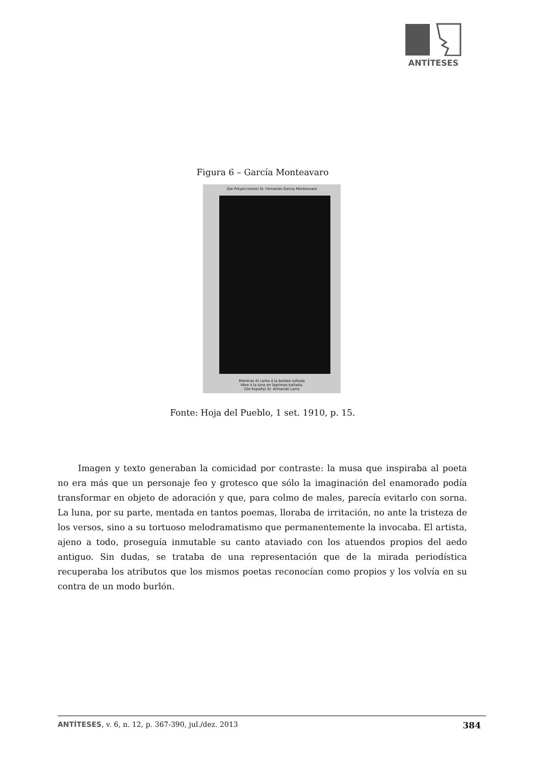ANTÍTESES
Figura 6 – García Monteavaro
(De Proyecciones) Sr. Fernando García Monteavaro
Mientras él canta á la beldad soñada
Vése á la luna en lágrimas bañada.
(De España) Sr. Armando Larra
Fonte: Hoja del Pueblo, 1 set. 1910, p. 15.
Imagen y texto generaban la comicidad por contraste: la musa que inspiraba al poeta no era más que un personaje feo y grotesco que sólo la imaginación del enamorado podía transformar en objeto de adoración y que, para colmo de males, parecía evitarlo con sorna. La luna, por su parte, mentada en tantos poemas, lloraba de irritación, no ante la tristeza de los versos, sino a su tortuoso melodramatismo que permanentemente la invocaba. El artista, ajeno a todo, proseguía inmutable su canto ataviado con los atuendos propios del aedo antiguo. Sin dudas, se trataba de una representación que de la mirada periodística recuperaba los atributos que los mismos poetas reconocían como propios y los volvía en su contra de un modo burlón.
ANTÍTESES, v. 6, n. 12, p. 367-390, jul./dez. 2013 384